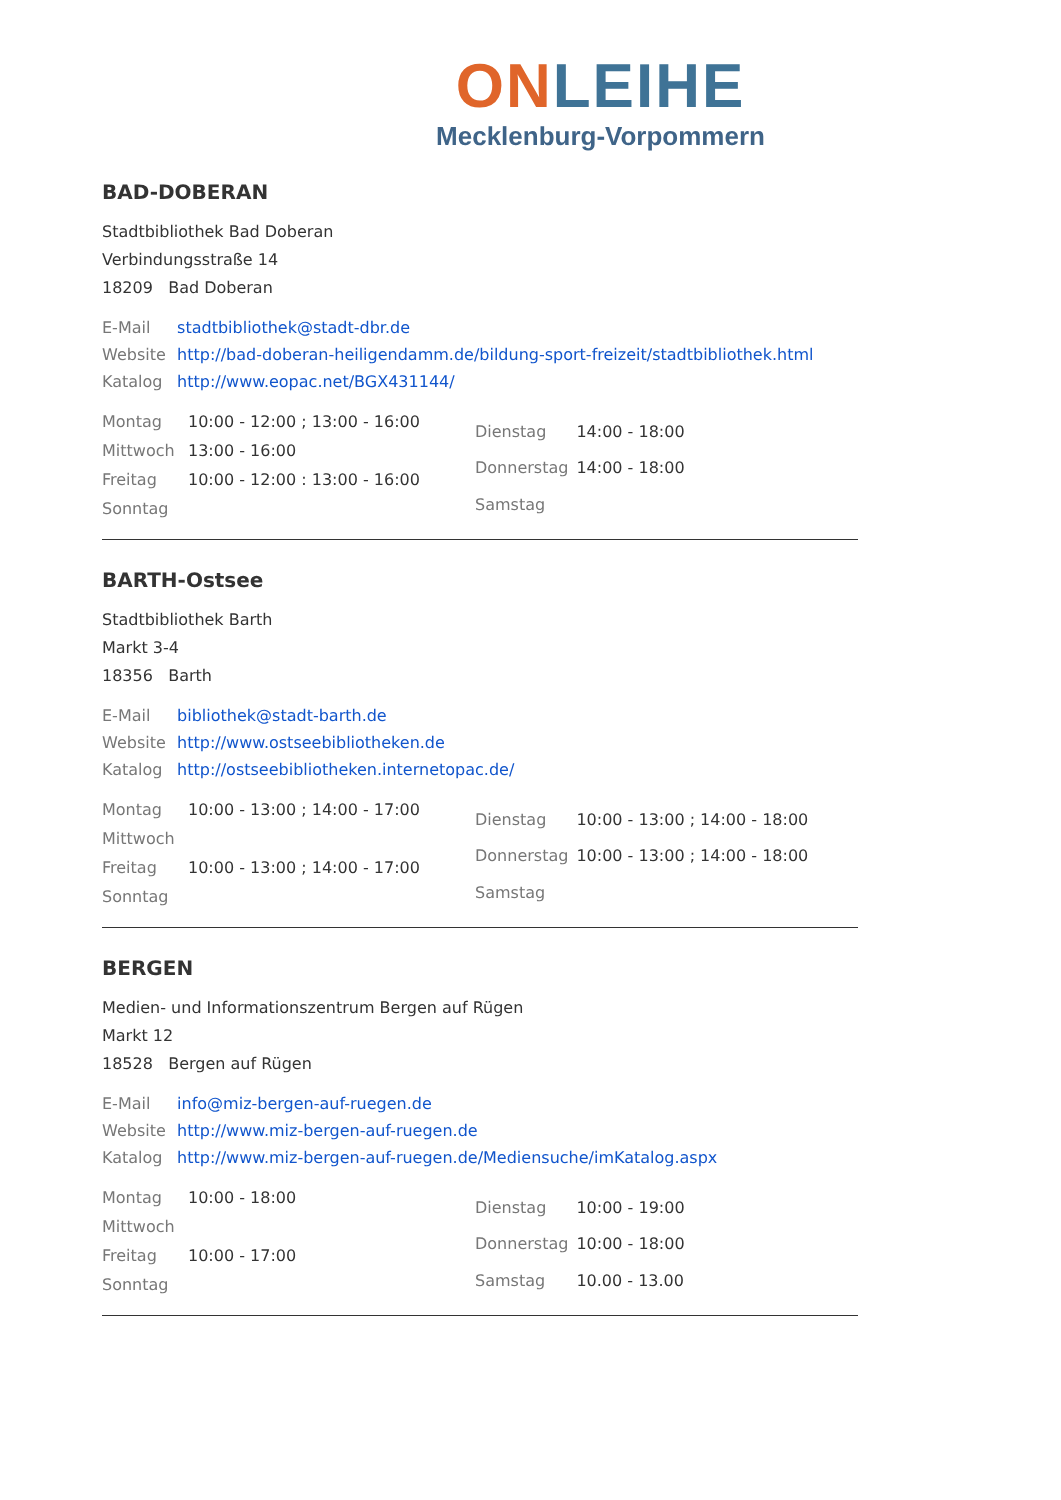ON LEIHE
Mecklenburg-Vorpommern
BAD-DOBERAN
Stadtbibliothek Bad Doberan
Verbindungsstraße 14
18209 Bad Doberan
E-Mail stadtbibliothek@stadt-dbr.de
Website http://bad-doberan-heiligendamm.de/bildung-sport-freizeit/stadtbibliothek.html
Katalog http://www.eopac.net/BGX431144/
| Montag | 10:00 - 12:00 ; 13:00 - 16:00 |
| Mittwoch | 13:00 - 16:00 |
| Freitag | 10:00 - 12:00 : 13:00 - 16:00 |
| Sonntag | |
| Dienstag | 14:00 - 18:00 |
| Donnerstag | 14:00 - 18:00 |
| Samstag | |
BARTH-Ostsee
Stadtbibliothek Barth
Markt 3-4
18356 Barth
E-Mail bibliothek@stadt-barth.de
Website http://www.ostseebibliotheken.de
Katalog http://ostseebibliotheken.internetopac.de/
| Montag | 10:00 - 13:00 ; 14:00 - 17:00 |
| Mittwoch | |
| Freitag | 10:00 - 13:00 ; 14:00 - 17:00 |
| Sonntag | |
| Dienstag | 10:00 - 13:00 ; 14:00 - 18:00 |
| Donnerstag | 10:00 - 13:00 ; 14:00 - 18:00 |
| Samstag | |
BERGEN
Medien- und Informationszentrum Bergen auf Rügen
Markt 12
18528 Bergen auf Rügen
E-Mail info@miz-bergen-auf-ruegen.de
Website http://www.miz-bergen-auf-ruegen.de
Katalog http://www.miz-bergen-auf-ruegen.de/Mediensuche/imKatalog.aspx
| Montag | 10:00 - 18:00 |
| Mittwoch | |
| Freitag | 10:00 - 17:00 |
| Sonntag | |
| Dienstag | 10:00 - 19:00 |
| Donnerstag | 10:00 - 18:00 |
| Samstag | 10.00 - 13.00 |